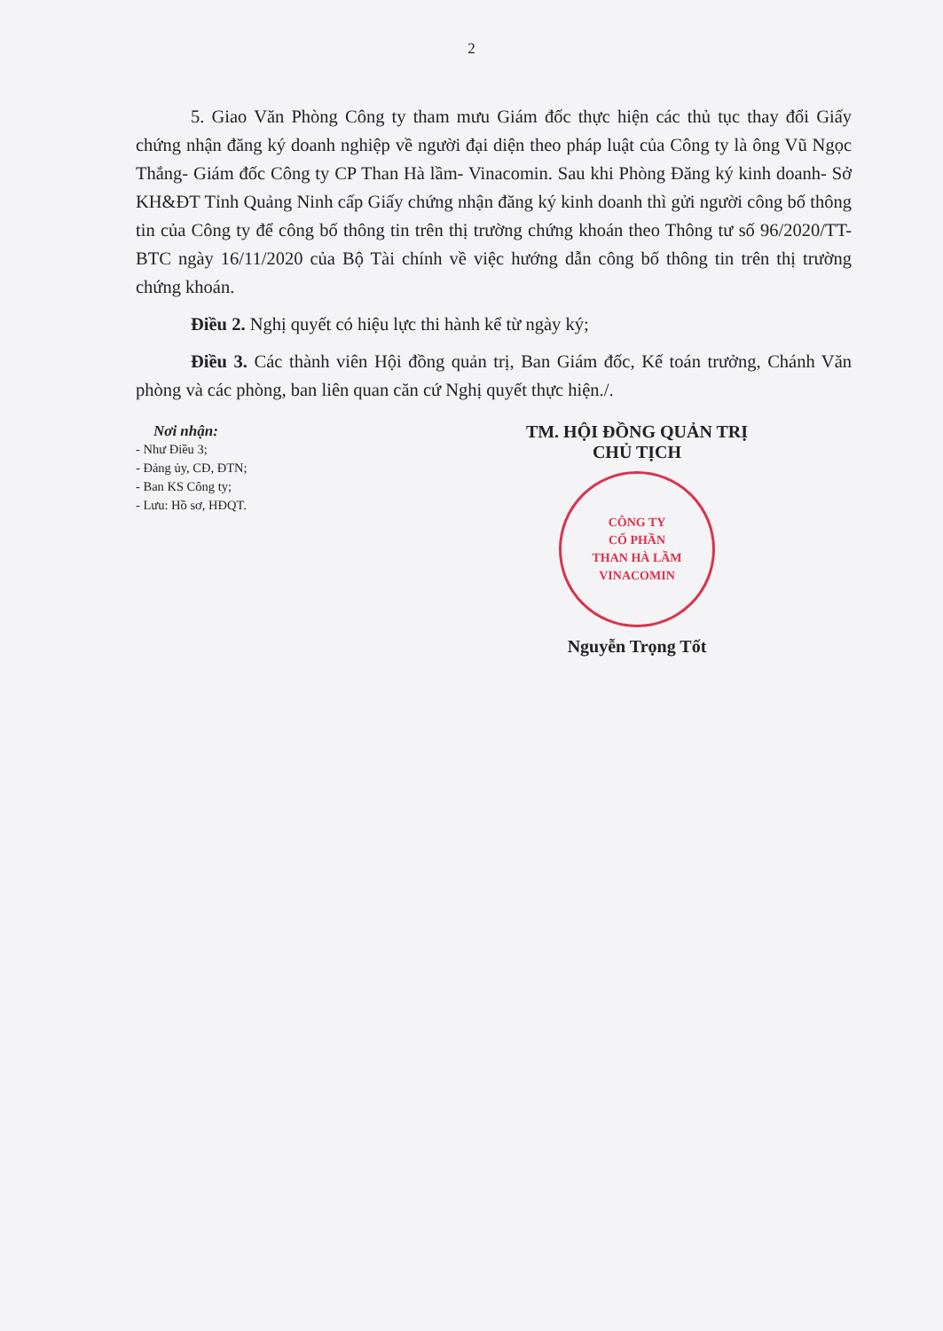2
5. Giao Văn Phòng Công ty tham mưu Giám đốc thực hiện các thủ tục thay đổi Giấy chứng nhận đăng ký doanh nghiệp về người đại diện theo pháp luật của Công ty là ông Vũ Ngọc Thắng- Giám đốc Công ty CP Than Hà lầm- Vinacomin. Sau khi Phòng Đăng ký kinh doanh- Sở KH&ĐT Tỉnh Quảng Ninh cấp Giấy chứng nhận đăng ký kinh doanh thì gửi người công bố thông tin của Công ty để công bố thông tin trên thị trường chứng khoán theo Thông tư số 96/2020/TT-BTC ngày 16/11/2020 của Bộ Tài chính về việc hướng dẫn công bố thông tin trên thị trường chứng khoán.
Điều 2. Nghị quyết có hiệu lực thi hành kể từ ngày ký;
Điều 3. Các thành viên Hội đồng quản trị, Ban Giám đốc, Kế toán trưởng, Chánh Văn phòng và các phòng, ban liên quan căn cứ Nghị quyết thực hiện./.
Nơi nhận:
- Như Điều 3;
- Đảng ủy, CĐ, ĐTN;
- Ban KS Công ty;
- Lưu: Hồ sơ, HĐQT.
TM. HỘI ĐỒNG QUẢN TRỊ
CHỦ TỊCH
CÔNG TY
CỔ PHẦN
THAN HÀ LẦM
VINACOMIN
Nguyễn Trọng Tốt